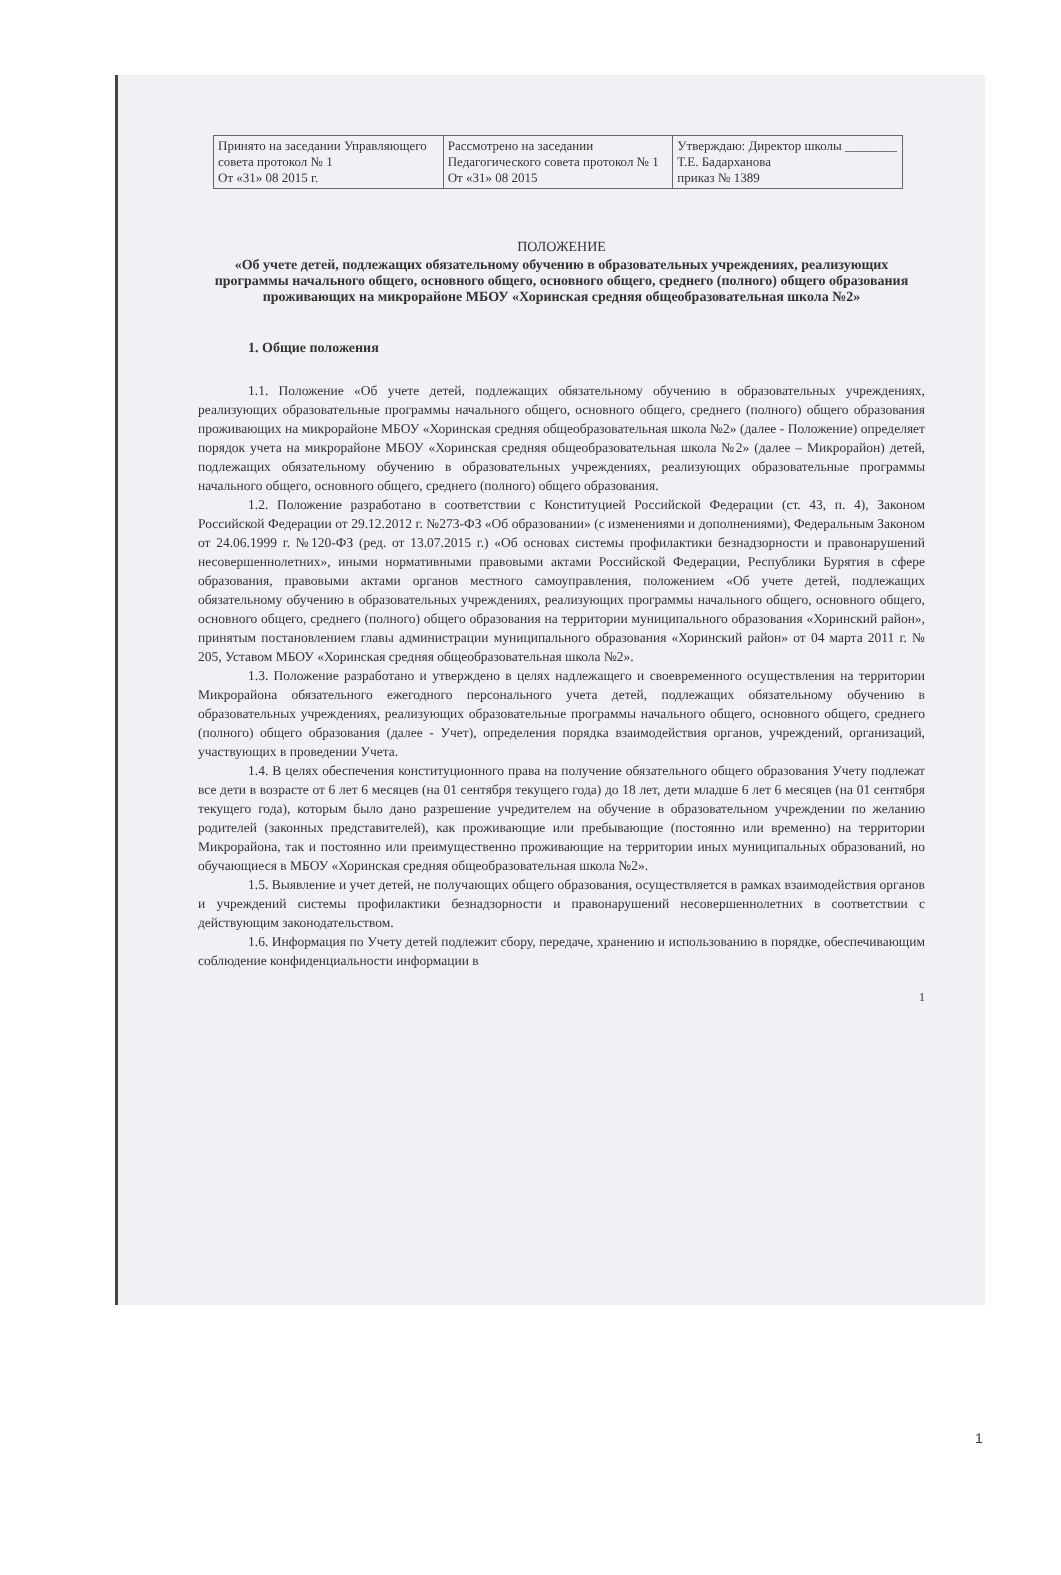| Принято на заседании Управляющего совета протокол № 1 От «31» 08 2015 г. | Рассмотрено на заседании Педагогического совета протокол № 1 От «31» 08 2015 | Утверждаю: Директор школы ________ Т.Е. Бадарханова приказ № 1389 |
ПОЛОЖЕНИЕ
«Об учете детей, подлежащих обязательному обучению в образовательных учреждениях, реализующих программы начального общего, основного общего, основного общего, среднего (полного) общего образования проживающих на микрорайоне МБОУ «Хоринская средняя общеобразовательная школа №2»
1. Общие положения
1.1. Положение «Об учете детей, подлежащих обязательному обучению в образовательных учреждениях, реализующих образовательные программы начального общего, основного общего, среднего (полного) общего образования проживающих на микрорайоне МБОУ «Хоринская средняя общеобразовательная школа №2» (далее - Положение) определяет порядок учета на микрорайоне МБОУ «Хоринская средняя общеобразовательная школа №2» (далее – Микрорайон) детей, подлежащих обязательному обучению в образовательных учреждениях, реализующих образовательные программы начального общего, основного общего, среднего (полного) общего образования.
1.2. Положение разработано в соответствии с Конституцией Российской Федерации (ст. 43, п. 4), Законом Российской Федерации от 29.12.2012 г. №273-ФЗ «Об образовании» (с изменениями и дополнениями), Федеральным Законом от 24.06.1999 г. №120-ФЗ (ред. от 13.07.2015 г.) «Об основах системы профилактики безнадзорности и правонарушений несовершеннолетних», иными нормативными правовыми актами Российской Федерации, Республики Бурятия в сфере образования, правовыми актами органов местного самоуправления, положением «Об учете детей, подлежащих обязательному обучению в образовательных учреждениях, реализующих программы начального общего, основного общего, основного общего, среднего (полного) общего образования на территории муниципального образования «Хоринский район», принятым постановлением главы администрации муниципального образования «Хоринский район» от 04 марта 2011 г. № 205, Уставом МБОУ «Хоринская средняя общеобразовательная школа №2».
1.3. Положение разработано и утверждено в целях надлежащего и своевременного осуществления на территории Микрорайона обязательного ежегодного персонального учета детей, подлежащих обязательному обучению в образовательных учреждениях, реализующих образовательные программы начального общего, основного общего, среднего (полного) общего образования (далее - Учет), определения порядка взаимодействия органов, учреждений, организаций, участвующих в проведении Учета.
1.4. В целях обеспечения конституционного права на получение обязательного общего образования Учету подлежат все дети в возрасте от 6 лет 6 месяцев (на 01 сентября текущего года) до 18 лет, дети младше 6 лет 6 месяцев (на 01 сентября текущего года), которым было дано разрешение учредителем на обучение в образовательном учреждении по желанию родителей (законных представителей), как проживающие или пребывающие (постоянно или временно) на территории Микрорайона, так и постоянно или преимущественно проживающие на территории иных муниципальных образований, но обучающиеся в МБОУ «Хоринская средняя общеобразовательная школа №2».
1.5. Выявление и учет детей, не получающих общего образования, осуществляется в рамках взаимодействия органов и учреждений системы профилактики безнадзорности и правонарушений несовершеннолетних в соответствии с действующим законодательством.
1.6. Информация по Учету детей подлежит сбору, передаче, хранению и использованию в порядке, обеспечивающим соблюдение конфиденциальности информации в
1
1